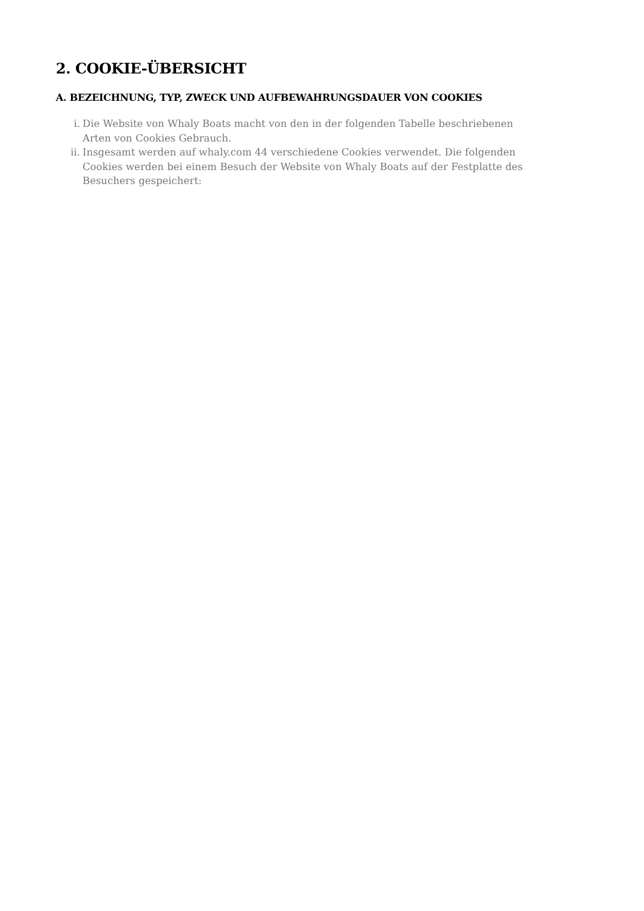2. COOKIE-ÜBERSICHT
A. BEZEICHNUNG, TYP, ZWECK UND AUFBEWAHRUNGSDAUER VON COOKIES
i. Die Website von Whaly Boats macht von den in der folgenden Tabelle beschriebenen Arten von Cookies Gebrauch.
ii. Insgesamt werden auf whaly.com 44 verschiedene Cookies verwendet. Die folgenden Cookies werden bei einem Besuch der Website von Whaly Boats auf der Festplatte des Besuchers gespeichert: